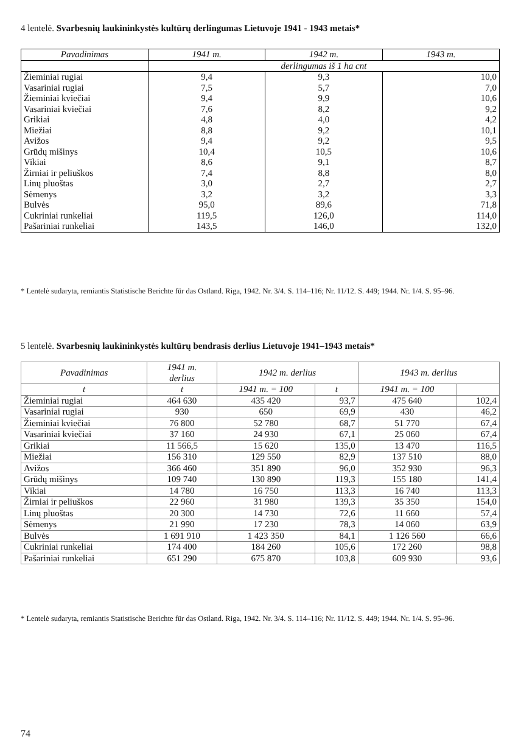4 lentelė. Svarbesnių laukininkystės kultūrų derlingumas Lietuvoje 1941 - 1943 metais*
| Pavadinimas | 1941 m. | 1942 m. | 1943 m. |
| --- | --- | --- | --- |
| | derlingumas iš 1 ha cnt | | |
| Žieminiai rugiai | 9,4 | 9,3 | 10,0 |
| Vasariniai rugiai | 7,5 | 5,7 | 7,0 |
| Žieminiai kviečiai | 9,4 | 9,9 | 10,6 |
| Vasariniai kviečiai | 7,6 | 8,2 | 9,2 |
| Grikiai | 4,8 | 4,0 | 4,2 |
| Miežiai | 8,8 | 9,2 | 10,1 |
| Avižos | 9,4 | 9,2 | 9,5 |
| Grūdų mišinys | 10,4 | 10,5 | 10,6 |
| Vikiai | 8,6 | 9,1 | 8,7 |
| Žirniai ir peliuškos | 7,4 | 8,8 | 8,0 |
| Linų pluoštas | 3,0 | 2,7 | 2,7 |
| Sėmenys | 3,2 | 3,2 | 3,3 |
| Bulvės | 95,0 | 89,6 | 71,8 |
| Cukriniai runkeliai | 119,5 | 126,0 | 114,0 |
| Pašariniai runkeliai | 143,5 | 146,0 | 132,0 |
* Lentelė sudaryta, remiantis Statistische Berichte für das Ostland. Riga, 1942. Nr. 3/4. S. 114–116; Nr. 11/12. S. 449; 1944. Nr. 1/4. S. 95–96.
5 lentelė. Svarbesnių laukininkystės kultūrų bendrasis derlius Lietuvoje 1941–1943 metais*
| Pavadinimas | 1941 m. derlius | 1942 m. derlius | | 1943 m. derlius | |
| --- | --- | --- | --- | --- | --- |
| t | t | 1941 m. = 100 | t | 1941 m. = 100 | |
| Žieminiai rugiai | 464 630 | 435 420 | 93,7 | 475 640 | 102,4 |
| Vasariniai rugiai | 930 | 650 | 69,9 | 430 | 46,2 |
| Žieminiai kviečiai | 76 800 | 52 780 | 68,7 | 51 770 | 67,4 |
| Vasariniai kviečiai | 37 160 | 24 930 | 67,1 | 25 060 | 67,4 |
| Grikiai | 11 566,5 | 15 620 | 135,0 | 13 470 | 116,5 |
| Miežiai | 156 310 | 129 550 | 82,9 | 137 510 | 88,0 |
| Avižos | 366 460 | 351 890 | 96,0 | 352 930 | 96,3 |
| Grūdų mišinys | 109 740 | 130 890 | 119,3 | 155 180 | 141,4 |
| Vikiai | 14 780 | 16 750 | 113,3 | 16 740 | 113,3 |
| Žirniai ir peliuškos | 22 960 | 31 980 | 139,3 | 35 350 | 154,0 |
| Linų pluoštas | 20 300 | 14 730 | 72,6 | 11 660 | 57,4 |
| Sėmenys | 21 990 | 17 230 | 78,3 | 14 060 | 63,9 |
| Bulvės | 1 691 910 | 1 423 350 | 84,1 | 1 126 560 | 66,6 |
| Cukriniai runkeliai | 174 400 | 184 260 | 105,6 | 172 260 | 98,8 |
| Pašariniai runkeliai | 651 290 | 675 870 | 103,8 | 609 930 | 93,6 |
* Lentelė sudaryta, remiantis Statistische Berichte für das Ostland. Riga, 1942. Nr. 3/4. S. 114–116; Nr. 11/12. S. 449; 1944. Nr. 1/4. S. 95–96.
74